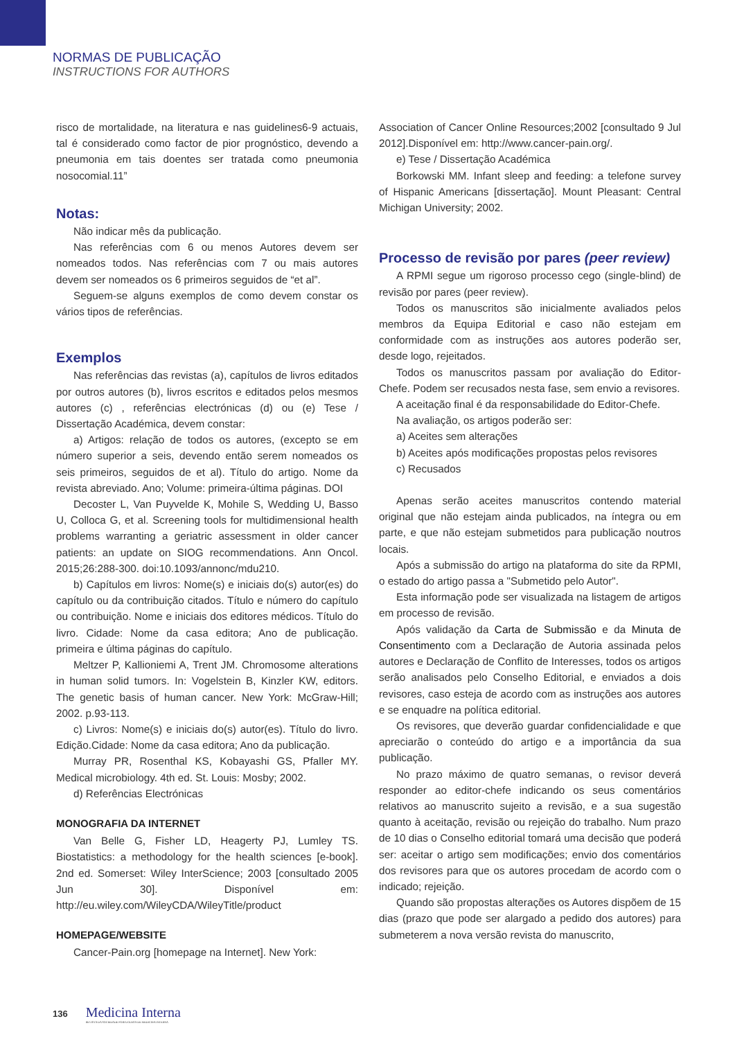NORMAS DE PUBLICAÇÃO
INSTRUCTIONS FOR AUTHORS
risco de mortalidade, na literatura e nas guidelines6-9 actuais, tal é considerado como factor de pior prognóstico, devendo a pneumonia em tais doentes ser tratada como pneumonia nosocomial.11”
Notas:
Não indicar mês da publicação.
Nas referências com 6 ou menos Autores devem ser nomeados todos. Nas referências com 7 ou mais autores devem ser nomeados os 6 primeiros seguidos de “et al”.
Seguem-se alguns exemplos de como devem constar os vários tipos de referências.
Exemplos
Nas referências das revistas (a), capítulos de livros editados por outros autores (b), livros escritos e editados pelos mesmos autores (c) , referências electrónicas (d) ou (e) Tese / Dissertação Académica, devem constar:
a) Artigos: relação de todos os autores, (excepto se em número superior a seis, devendo então serem nomeados os seis primeiros, seguidos de et al). Título do artigo. Nome da revista abreviado. Ano; Volume: primeira-última páginas. DOI
Decoster L, Van Puyvelde K, Mohile S, Wedding U, Basso U, Colloca G, et al. Screening tools for multidimensional health problems warranting a geriatric assessment in older cancer patients: an update on SIOG recommendations. Ann Oncol. 2015;26:288-300. doi:10.1093/annonc/mdu210.
b) Capítulos em livros: Nome(s) e iniciais do(s) autor(es) do capítulo ou da contribuição citados. Título e número do capítulo ou contribuição. Nome e iniciais dos editores médicos. Título do livro. Cidade: Nome da casa editora; Ano de publicação. primeira e última páginas do capítulo.
Meltzer P, Kallioniemi A, Trent JM. Chromosome alterations in human solid tumors. In: Vogelstein B, Kinzler KW, editors. The genetic basis of human cancer. New York: McGraw-Hill; 2002. p.93-113.
c) Livros: Nome(s) e iniciais do(s) autor(es). Título do livro. Edição.Cidade: Nome da casa editora; Ano da publicação.
Murray PR, Rosenthal KS, Kobayashi GS, Pfaller MY. Medical microbiology. 4th ed. St. Louis: Mosby; 2002.
d) Referências Electrónicas
MONOGRAFIA DA INTERNET
Van Belle G, Fisher LD, Heagerty PJ, Lumley TS. Biostatistics: a methodology for the health sciences [e-book]. 2nd ed. Somerset: Wiley InterScience; 2003 [consultado 2005 Jun 30]. Disponível em: http://eu.wiley.com/WileyCDA/WileyTitle/product
HOMEPAGE/WEBSITE
Cancer-Pain.org [homepage na Internet]. New York:
Association of Cancer Online Resources;2002 [consultado 9 Jul 2012].Disponível em: http://www.cancer-pain.org/.
e) Tese / Dissertação Académica
Borkowski MM. Infant sleep and feeding: a telefone survey of Hispanic Americans [dissertação]. Mount Pleasant: Central Michigan University; 2002.
Processo de revisão por pares (peer review)
A RPMI segue um rigoroso processo cego (single-blind) de revisão por pares (peer review).
Todos os manuscritos são inicialmente avaliados pelos membros da Equipa Editorial e caso não estejam em conformidade com as instruções aos autores poderão ser, desde logo, rejeitados.
Todos os manuscritos passam por avaliação do Editor-Chefe. Podem ser recusados nesta fase, sem envio a revisores.
A aceitação final é da responsabilidade do Editor-Chefe.
Na avaliação, os artigos poderão ser:
a) Aceites sem alterações
b) Aceites após modificações propostas pelos revisores
c) Recusados
Apenas serão aceites manuscritos contendo material original que não estejam ainda publicados, na íntegra ou em parte, e que não estejam submetidos para publicação noutros locais.
Após a submissão do artigo na plataforma do site da RPMI, o estado do artigo passa a "Submetido pelo Autor".
Esta informação pode ser visualizada na listagem de artigos em processo de revisão.
Após validação da Carta de Submissão e da Minuta de Consentimento com a Declaração de Autoria assinada pelos autores e Declaração de Conflito de Interesses, todos os artigos serão analisados pelo Conselho Editorial, e enviados a dois revisores, caso esteja de acordo com as instruções aos autores e se enquadre na política editorial.
Os revisores, que deverão guardar confidencialidade e que apreciarão o conteúdo do artigo e a importância da sua publicação.
No prazo máximo de quatro semanas, o revisor deverá responder ao editor-chefe indicando os seus comentários relativos ao manuscrito sujeito a revisão, e a sua sugestão quanto à aceitação, revisão ou rejeição do trabalho. Num prazo de 10 dias o Conselho editorial tomará uma decisão que poderá ser: aceitar o artigo sem modificações; envio dos comentários dos revisores para que os autores procedam de acordo com o indicado; rejeição.
Quando são propostas alterações os Autores dispõem de 15 dias (prazo que pode ser alargado a pedido dos autores) para submeterem a nova versão revista do manuscrito,
136 Medicina Interna
REVISTA DA SOCIEDADE PORTUGUESA DE MEDICINA INTERNA